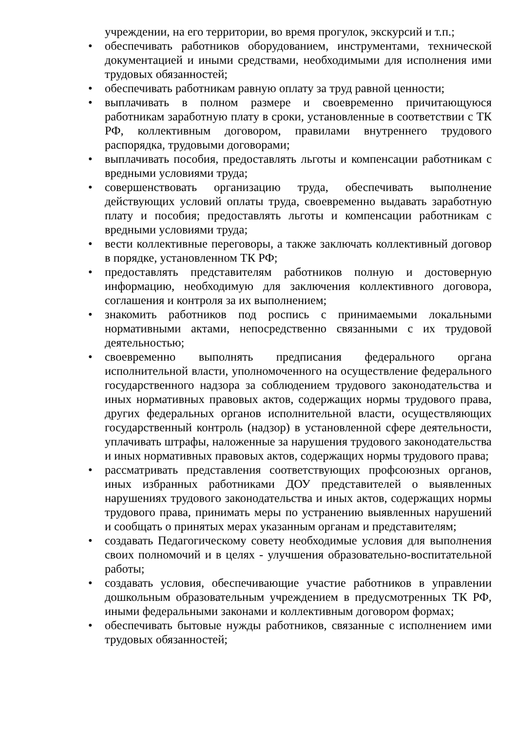учреждении, на его территории, во время прогулок, экскурсий и т.п.;
• обеспечивать работников оборудованием, инструментами, технической документацией и иными средствами, необходимыми для исполнения ими трудовых обязанностей;
• обеспечивать работникам равную оплату за труд равной ценности;
• выплачивать в полном размере и своевременно причитающуюся работникам заработную плату в сроки, установленные в соответствии с ТК РФ, коллективным договором, правилами внутреннего трудового распорядка, трудовыми договорами;
• выплачивать пособия, предоставлять льготы и компенсации работникам с вредными условиями труда;
• совершенствовать организацию труда, обеспечивать выполнение действующих условий оплаты труда, своевременно выдавать заработную плату и пособия; предоставлять льготы и компенсации работникам с вредными условиями труда;
• вести коллективные переговоры, а также заключать коллективный договор в порядке, установленном ТК РФ;
• предоставлять представителям работников полную и достоверную информацию, необходимую для заключения коллективного договора, соглашения и контроля за их выполнением;
• знакомить работников под роспись с принимаемыми локальными нормативными актами, непосредственно связанными с их трудовой деятельностью;
• своевременно выполнять предписания федерального органа исполнительной власти, уполномоченного на осуществление федерального государственного надзора за соблюдением трудового законодательства и иных нормативных правовых актов, содержащих нормы трудового права, других федеральных органов исполнительной власти, осуществляющих государственный контроль (надзор) в установленной сфере деятельности, уплачивать штрафы, наложенные за нарушения трудового законодательства и иных нормативных правовых актов, содержащих нормы трудового права;
• рассматривать представления соответствующих профсоюзных органов, иных избранных работниками ДОУ представителей о выявленных нарушениях трудового законодательства и иных актов, содержащих нормы трудового права, принимать меры по устранению выявленных нарушений и сообщать о принятых мерах указанным органам и представителям;
• создавать Педагогическому совету необходимые условия для выполнения своих полномочий и в целях - улучшения образовательно-воспитательной работы;
• создавать условия, обеспечивающие участие работников в управлении дошкольным образовательным учреждением в предусмотренных ТК РФ, иными федеральными законами и коллективным договором формах;
• обеспечивать бытовые нужды работников, связанные с исполнением ими трудовых обязанностей;